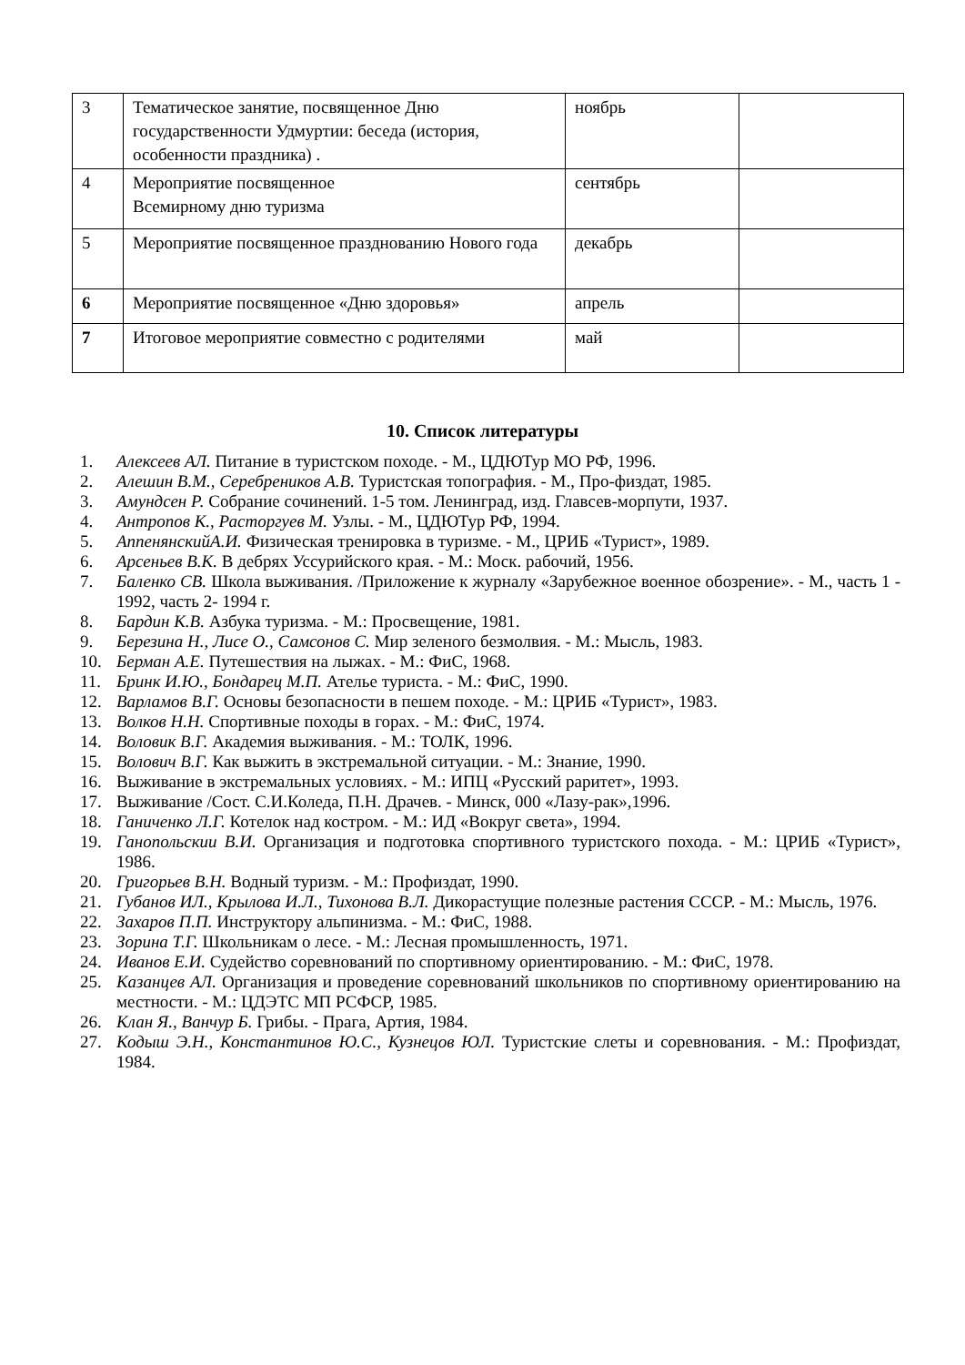| 3 | Тематическое занятие, посвященное Дню государственности Удмуртии: беседа (история, особенности праздника) . | ноябрь | |
| 4 | Мероприятие посвященное Всемирному дню туризма | сентябрь | |
| 5 | Мероприятие посвященное празднованию Нового года | декабрь | |
| 6 | Мероприятие посвященное «Дню здоровья» | апрель | |
| 7 | Итоговое мероприятие совместно с родителями | май | |
10. Список литературы
1. Алексеев АЛ. Питание в туристском походе. - М., ЦДЮТур МО РФ, 1996.
2. Алешин В.М., Серебреников А.В. Туристская топография. - М., Про-физдат, 1985.
3. Амундсен Р. Собрание сочинений. 1-5 том. Ленинград, изд. Главсев-морпути, 1937.
4. Антропов К., Расторгуев М. Узлы. - М., ЦДЮТур РФ, 1994.
5. АппенянскийА.И. Физическая тренировка в туризме. - М., ЦРИБ «Турист», 1989.
6. Арсеньев В.К. В дебрях Уссурийского края. - М.: Моск. рабочий, 1956.
7. Баленко СВ. Школа выживания. /Приложение к журналу «Зарубежное военное обозрение». - М., часть 1 - 1992, часть 2- 1994 г.
8. Бардин К.В. Азбука туризма. - М.: Просвещение, 1981.
9. Березина Н., Лисе О., Самсонов С. Мир зеленого безмолвия. - М.: Мысль, 1983.
10. Берман А.Е. Путешествия на лыжах. - М.: ФиС, 1968.
11. Бринк И.Ю., Бондарец М.П. Ателье туриста. - М.: ФиС, 1990.
12. Варламов В.Г. Основы безопасности в пешем походе. - М.: ЦРИБ «Турист», 1983.
13. Волков Н.Н. Спортивные походы в горах. - М.: ФиС, 1974.
14. Воловик В.Г. Академия выживания. - М.: ТОЛК, 1996.
15. Волович В.Г. Как выжить в экстремальной ситуации. - М.: Знание, 1990.
16. Выживание в экстремальных условиях. - М.: ИПЦ «Русский раритет», 1993.
17. Выживание /Сост. С.И.Коледа, П.Н. Драчев. - Минск, 000 «Лазу-рак»,1996.
18. Ганиченко Л.Г. Котелок над костром. - М.: ИД «Вокруг света», 1994.
19. Ганопольскии В.И. Организация и подготовка спортивного туристского похода. - М.: ЦРИБ «Турист», 1986.
20. Григорьев В.Н. Водный туризм. - М.: Профиздат, 1990.
21. Губанов ИЛ., Крылова И.Л., Тихонова В.Л. Дикорастущие полезные растения СССР. - М.: Мысль, 1976.
22. Захаров П.П. Инструктору альпинизма. - М.: ФиС, 1988.
23. Зорина Т.Г. Школьникам о лесе. - М.: Лесная промышленность, 1971.
24. Иванов Е.И. Судейство соревнований по спортивному ориентированию. - М.: ФиС, 1978.
25. Казанцев АЛ. Организация и проведение соревнований школьников по спортивному ориентированию на местности. - М.: ЦДЭТС МП РСФСР, 1985.
26. Клан Я., Ванчур Б. Грибы. - Прага, Артия, 1984.
27. Кодыш Э.Н., Константинов Ю.С., Кузнецов ЮЛ. Туристские слеты и соревнования. - М.: Профиздат, 1984.